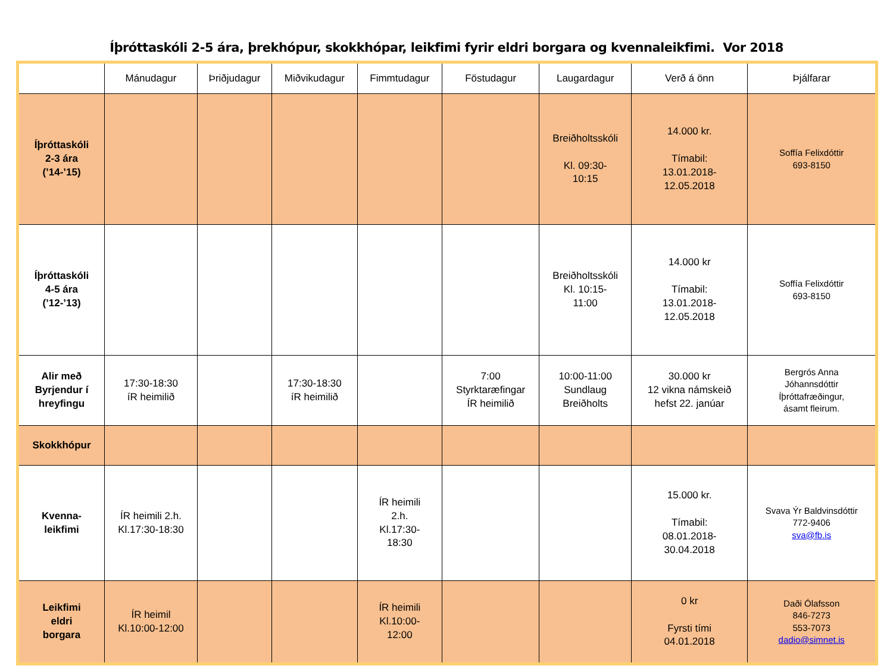Íþróttaskóli 2-5 ára, þrekhópur, skokkhópar, leikfimi fyrir eldri borgara og kvennaleikfimi. Vor 2018
| | Mánudagur | Þriðjudagur | Miðvikudagur | Fimmtudagur | Föstudagur | Laugardagur | Verð á önn | Þjálfarar |
| Íþróttaskóli 2-3 ára (’14-’15) | | | | | | Breiðholtsskóli Kl. 09:30- 10:15 | 14.000 kr. Tímabil: 13.01.2018- 12.05.2018 | Soffía Felixdóttir 693-8150 |
| Íþróttaskóli 4-5 ára (’12-’13) | | | | | | Breiðholtsskóli Kl. 10:15- 11:00 | 14.000 kr Tímabil: 13.01.2018- 12.05.2018 | Soffía Felixdóttir 693-8150 |
| Alir með Byrjendur í hreyfingu | 17:30-18:30 íR heimilið | | 17:30-18:30 íR heimilið | | 7:00 Styrktaræfingar ÍR heimilið | 10:00-11:00 Sundlaug Breiðholts | 30.000 kr 12 vikna námskeið hefst 22. janúar | Bergrós Anna Jóhannsdóttir Íþróttafræðingur, ásamt fleirum. |
| Skokkhópur | | | | | | | | |
| Kvenna- leikfimi | ÍR heimili 2.h. Kl.17:30-18:30 | | | ÍR heimili 2.h. Kl.17:30- 18:30 | | | 15.000 kr. Tímabil: 08.01.2018- 30.04.2018 | Svava Ýr Baldvinsdóttir 772-9406 sva@fb.is |
| Leikfimi eldri borgara | ÍR heimil Kl.10:00-12:00 | | | ÍR heimili Kl.10:00- 12:00 | | | 0 kr Fyrsti tími 04.01.2018 | Daði Ólafsson 846-7273 553-7073 dadio@simnet.is |